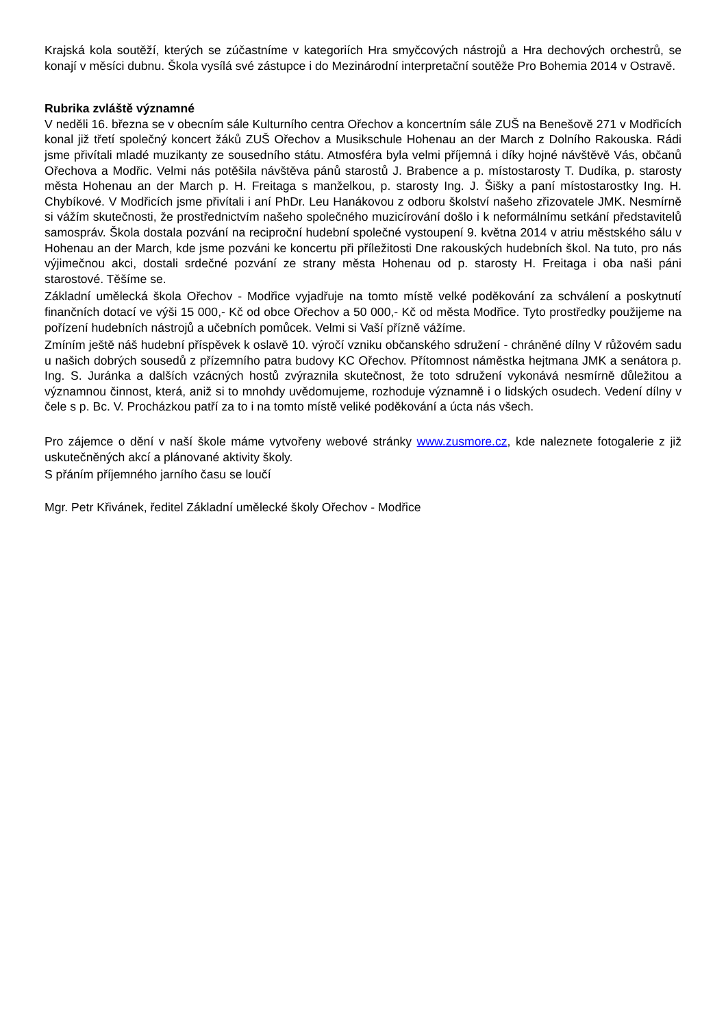Krajská kola soutěží, kterých se zúčastníme v kategoriích Hra smyčcových nástrojů a Hra dechových orchestrů, se konají v měsíci dubnu. Škola vysílá své zástupce i do Mezinárodní interpretační soutěže Pro Bohemia 2014 v Ostravě.
Rubrika zvláště významné
V neděli 16. března se v obecním sále Kulturního centra Ořechov a koncertním sále ZUŠ na Benešově 271 v Modřicích konal již třetí společný koncert žáků ZUŠ Ořechov a Musikschule Hohenau an der March z Dolního Rakouska. Rádi jsme přivítali mladé muzikanty ze sousedního státu. Atmosféra byla velmi příjemná i díky hojné návštěvě Vás, občanů Ořechova a Modřic. Velmi nás potěšila návštěva pánů starostů J. Brabence a p. místostarosty T. Dudíka, p. starosty města Hohenau an der March p. H. Freitaga s manželkou, p. starosty Ing. J. Šišky a paní místostarostky Ing. H. Chybíkové. V Modřicích jsme přivítali i aní PhDr. Leu Hanákovou z odboru školství našeho zřizovatele JMK. Nesmírně si vážím skutečnosti, že prostřednictvím našeho společného muzicírování došlo i k neformálnímu setkání představitelů samospráv. Škola dostala pozvání na reciproční hudební společné vystoupení 9. května 2014 v atriu městského sálu v Hohenau an der March, kde jsme pozváni ke koncertu při příležitosti Dne rakouských hudebních škol. Na tuto, pro nás výjimečnou akci, dostali srdečné pozvání ze strany města Hohenau od p. starosty H. Freitaga i oba naši páni starostové. Těšíme se.
Základní umělecká škola Ořechov - Modřice vyjadřuje na tomto místě velké poděkování za schválení a poskytnutí finančních dotací ve výši 15 000,- Kč od obce Ořechov a 50 000,- Kč od města Modřice. Tyto prostředky použijeme na pořízení hudebních nástrojů a učebních pomůcek. Velmi si Vaší přízně vážíme.
Zmíním ještě náš hudební příspěvek k oslavě 10. výročí vzniku občanského sdružení - chráněné dílny V růžovém sadu u našich dobrých sousedů z přízemního patra budovy KC Ořechov. Přítomnost náměstka hejtmana JMK a senátora p. Ing. S. Juránka a dalších vzácných hostů zvýraznila skutečnost, že toto sdružení vykonává nesmírně důležitou a významnou činnost, která, aniž si to mnohdy uvědomujeme, rozhoduje významně i o lidských osudech. Vedení dílny v čele s p. Bc. V. Procházkou patří za to i na tomto místě veliké poděkování a úcta nás všech.
Pro zájemce o dění v naší škole máme vytvořeny webové stránky www.zusmore.cz, kde naleznete fotogalerie z již uskutečněných akcí a plánované aktivity školy.
S přáním příjemného jarního času se loučí
Mgr. Petr Křivánek, ředitel Základní umělecké školy Ořechov - Modřice